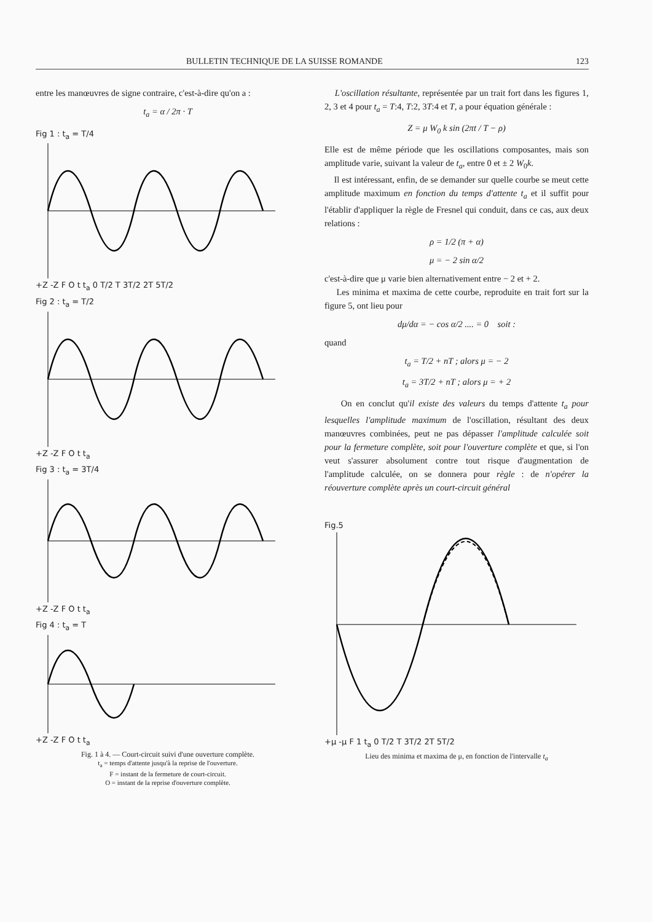BULLETIN TECHNIQUE DE LA SUISSE ROMANDE 123
entre les manœuvres de signe contraire, c'est-à-dire qu'on a :
t<sub>a</sub> = α / 2π · T
Fig 1 : t<sub>a</sub> = T/4
+Z -Z F O t t<sub>a</sub> 0 T/2 T 3T/2 2T 5T/2
Fig 2 : t<sub>a</sub> = T/2
+Z -Z F O t t<sub>a</sub>
Fig 3 : t<sub>a</sub> = 3T/4
+Z -Z F O t t<sub>a</sub>
Fig 4 : t<sub>a</sub> = T
+Z -Z F O t t<sub>a</sub>
Fig. 1 à 4. — Court-circuit suivi d'une ouverture complète.
t<sub>a</sub> = temps d'attente jusqu'à la reprise de l'ouverture.
F = instant de la fermeture de court-circuit.
O = instant de la reprise d'ouverture complète.
L'oscillation résultante, représentée par un trait fort dans les figures 1, 2, 3 et 4 pour t<sub>a</sub> = T:4, T:2, 3T:4 et T, a pour équation générale :
Z = μ W<sub>0</sub> k sin (2πt / T − ρ)
Elle est de même période que les oscillations composantes, mais son amplitude varie, suivant la valeur de t<sub>a</sub>, entre 0 et ± 2 W<sub>0</sub>k.
Il est intéressant, enfin, de se demander sur quelle courbe se meut cette amplitude maximum en fonction du temps d'attente t<sub>a</sub> et il suffit pour l'établir d'appliquer la règle de Fresnel qui conduit, dans ce cas, aux deux relations :
ρ = 1/2 (π + α)
μ = − 2 sin α/2
c'est-à-dire que μ varie bien alternativement entre − 2 et + 2.
Les minima et maxima de cette courbe, reproduite en trait fort sur la figure 5, ont lieu pour
dμ/dα = − cos α/2 .... = 0 soit :
quand
t<sub>a</sub> = T/2 + nT ; alors μ = − 2
t<sub>a</sub> = 3T/2 + nT ; alors μ = + 2
On en conclut qu'il existe des valeurs du temps d'attente t<sub>a</sub> pour lesquelles l'amplitude maximum de l'oscillation, résultant des deux manœuvres combinées, peut ne pas dépasser l'amplitude calculée soit pour la fermeture complète, soit pour l'ouverture complète et que, si l'on veut s'assurer absolument contre tout risque d'augmentation de l'amplitude calculée, on se donnera pour règle : de n'opérer la réouverture complète après un court-circuit général
Fig.5
+μ -μ F 1 t<sub>a</sub> 0 T/2 T 3T/2 2T 5T/2
Lieu des minima et maxima de μ, en fonction de l'intervalle t<sub>a</sub>